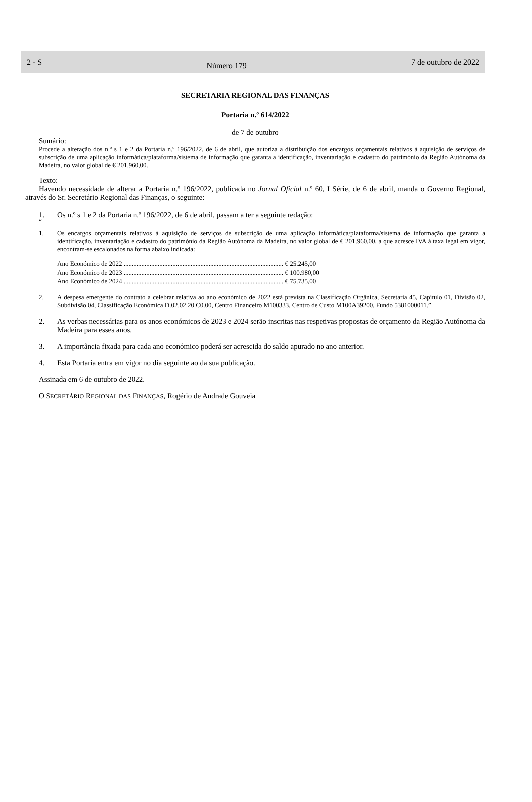2 - S
Número 179
7 de outubro de 2022
SECRETARIA REGIONAL DAS FINANÇAS
Portaria n.º 614/2022
de 7 de outubro
Sumário:
Procede a alteração dos n.º s 1 e 2 da Portaria n.º 196/2022, de 6 de abril, que autoriza a distribuição dos encargos orçamentais relativos à aquisição de serviços de subscrição de uma aplicação informática/plataforma/sistema de informação que garanta a identificação, inventariação e cadastro do património da Região Autónoma da Madeira, no valor global de € 201.960,00.
Texto:
Havendo necessidade de alterar a Portaria n.º 196/2022, publicada no Jornal Oficial n.º 60, I Série, de 6 de abril, manda o Governo Regional, através do Sr. Secretário Regional das Finanças, o seguinte:
1. Os n.º s 1 e 2 da Portaria n.º 196/2022, de 6 de abril, passam a ter a seguinte redação:
“
1. Os encargos orçamentais relativos à aquisição de serviços de subscrição de uma aplicação informática/plataforma/sistema de informação que garanta a identificação, inventariação e cadastro do património da Região Autónoma da Madeira, no valor global de € 201.960,00, a que acresce IVA à taxa legal em vigor, encontram-se escalonados na forma abaixo indicada:
| Ano Económico de 2022 .................................................................................................. € 25.245,00 |
| Ano Económico de 2023 .................................................................................................. € 100.980,00 |
| Ano Económico de 2024 .................................................................................................. € 75.735,00 |
2. A despesa emergente do contrato a celebrar relativa ao ano económico de 2022 está prevista na Classificação Orgânica, Secretaria 45, Capítulo 01, Divisão 02, Subdivisão 04, Classificação Económica D.02.02.20.C0.00, Centro Financeiro M100333, Centro de Custo M100A39200, Fundo 5381000011.”
2. As verbas necessárias para os anos económicos de 2023 e 2024 serão inscritas nas respetivas propostas de orçamento da Região Autónoma da Madeira para esses anos.
3. A importância fixada para cada ano económico poderá ser acrescida do saldo apurado no ano anterior.
4. Esta Portaria entra em vigor no dia seguinte ao da sua publicação.
Assinada em 6 de outubro de 2022.
O SECRETÁRIO REGIONAL DAS FINANÇAS, Rogério de Andrade Gouveia